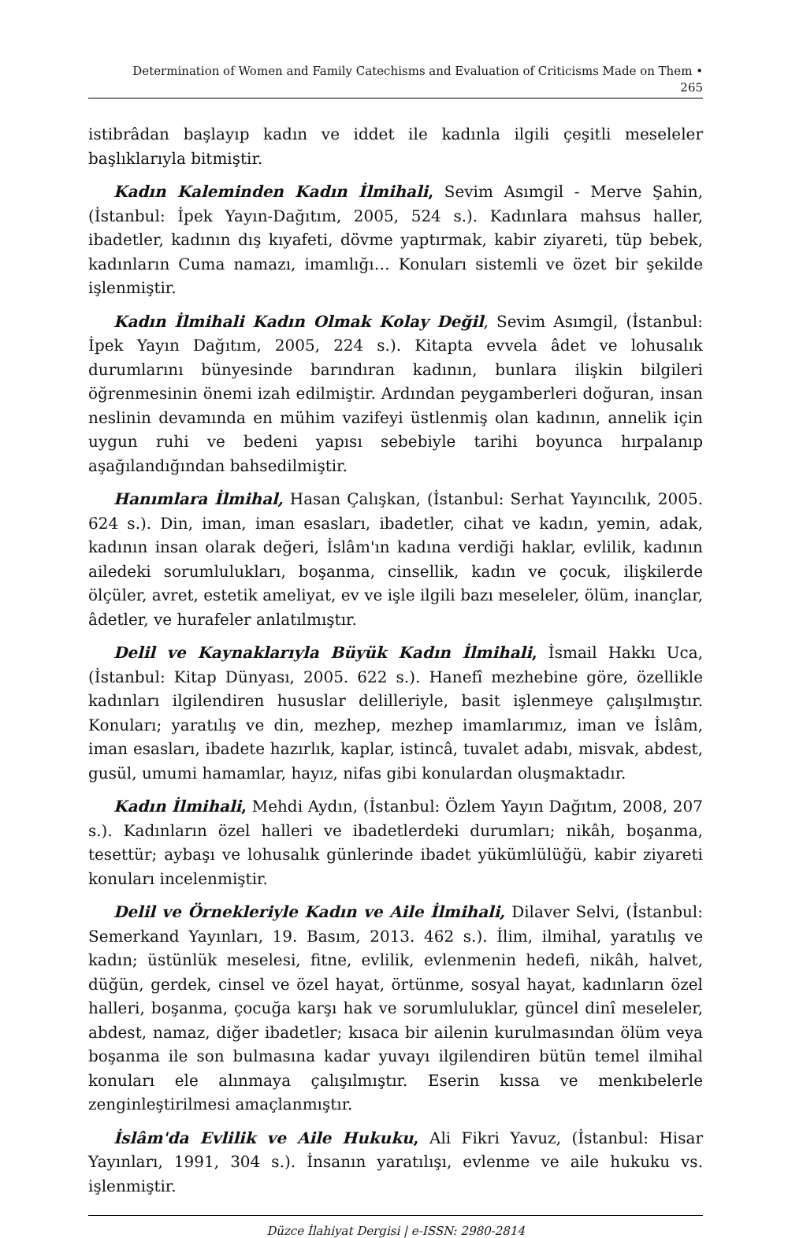Determination of Women and Family Catechisms and Evaluation of Criticisms Made on Them •
265
istibrâdan başlayıp kadın ve iddet ile kadınla ilgili çeşitli meseleler başlıklarıyla bitmiştir.
Kadın Kaleminden Kadın İlmihali, Sevim Asımgil - Merve Şahin, (İstanbul: İpek Yayın-Dağıtım, 2005, 524 s.). Kadınlara mahsus haller, ibadetler, kadının dış kıyafeti, dövme yaptırmak, kabir ziyareti, tüp bebek, kadınların Cuma namazı, imamlığı… Konuları sistemli ve özet bir şekilde işlenmiştir.
Kadın İlmihali Kadın Olmak Kolay Değil, Sevim Asımgil, (İstanbul: İpek Yayın Dağıtım, 2005, 224 s.). Kitapta evvela âdet ve lohusalık durumlarını bünyesinde barındıran kadının, bunlara ilişkin bilgileri öğrenmesinin önemi izah edilmiştir. Ardından peygamberleri doğuran, insan neslinin devamında en mühim vazifeyi üstlenmiş olan kadının, annelik için uygun ruhi ve bedeni yapısı sebebiyle tarihi boyunca hırpalanıp aşağılandığından bahsedilmiştir.
Hanımlara İlmihal, Hasan Çalışkan, (İstanbul: Serhat Yayıncılık, 2005. 624 s.). Din, iman, iman esasları, ibadetler, cihat ve kadın, yemin, adak, kadının insan olarak değeri, İslâm'ın kadına verdiği haklar, evlilik, kadının ailedeki sorumlulukları, boşanma, cinsellik, kadın ve çocuk, ilişkilerde ölçüler, avret, estetik ameliyat, ev ve işle ilgili bazı meseleler, ölüm, inançlar, âdetler, ve hurafeler anlatılmıştır.
Delil ve Kaynaklarıyla Büyük Kadın İlmihali, İsmail Hakkı Uca, (İstanbul: Kitap Dünyası, 2005. 622 s.). Hanefî mezhebine göre, özellikle kadınları ilgilendiren hususlar delilleriyle, basit işlenmeye çalışılmıştır. Konuları; yaratılış ve din, mezhep, mezhep imamlarımız, iman ve İslâm, iman esasları, ibadete hazırlık, kaplar, istincâ, tuvalet adabı, misvak, abdest, gusül, umumi hamamlar, hayız, nifas gibi konulardan oluşmaktadır.
Kadın İlmihali, Mehdi Aydın, (İstanbul: Özlem Yayın Dağıtım, 2008, 207 s.). Kadınların özel halleri ve ibadetlerdeki durumları; nikâh, boşanma, tesettür; aybaşı ve lohusalık günlerinde ibadet yükümlülüğü, kabir ziyareti konuları incelenmiştir.
Delil ve Örnekleriyle Kadın ve Aile İlmihali, Dilaver Selvi, (İstanbul: Semerkand Yayınları, 19. Basım, 2013. 462 s.). İlim, ilmihal, yaratılış ve kadın; üstünlük meselesi, fitne, evlilik, evlenmenin hedefi, nikâh, halvet, düğün, gerdek, cinsel ve özel hayat, örtünme, sosyal hayat, kadınların özel halleri, boşanma, çocuğa karşı hak ve sorumluluklar, güncel dinî meseleler, abdest, namaz, diğer ibadetler; kısaca bir ailenin kurulmasından ölüm veya boşanma ile son bulmasına kadar yuvayı ilgilendiren bütün temel ilmihal konuları ele alınmaya çalışılmıştır. Eserin kıssa ve menkıbelerle zenginleştirilmesi amaçlanmıştır.
İslâm'da Evlilik ve Aile Hukuku, Ali Fikri Yavuz, (İstanbul: Hisar Yayınları, 1991, 304 s.). İnsanın yaratılışı, evlenme ve aile hukuku vs. işlenmiştir.
Düzce İlahiyat Dergisi | e-ISSN: 2980-2814